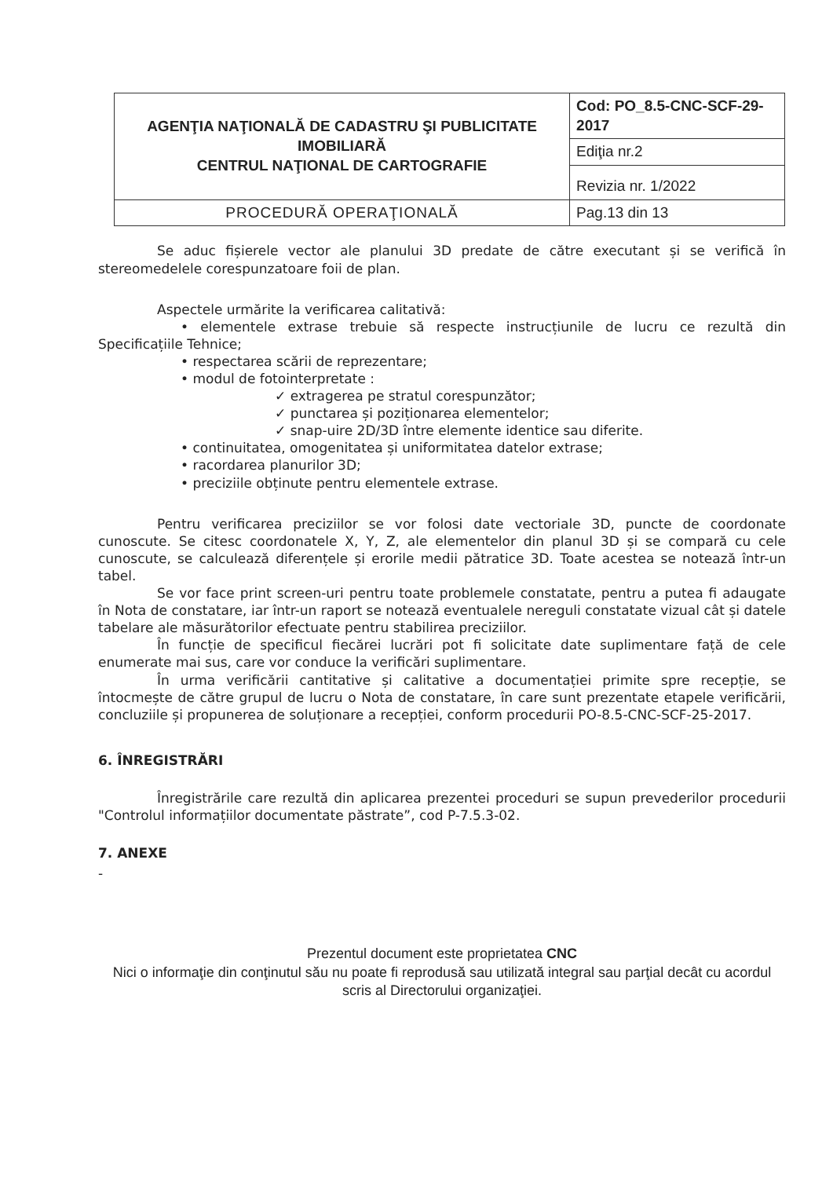| AGENŢIA NAŢIONALĂ DE CADASTRU ŞI PUBLICITATE IMOBILIARĂ CENTRUL NAŢIONAL DE CARTOGRAFIE | Cod: PO_8.5-CNC-SCF-29-2017 |
| | Ediţia nr.2 |
| | Revizia nr. 1/2022 |
| PROCEDURĂ OPERAŢIONALĂ | Pag.13 din 13 |
Se aduc fișierele vector ale planului 3D predate de către executant și se verifică în stereomedelele corespunzatoare foii de plan.
Aspectele urmărite la verificarea calitativă:
• elementele extrase trebuie să respecte instrucțiunile de lucru ce rezultă din Specificațiile Tehnice;
• respectarea scării de reprezentare;
• modul de fotointerpretate :
✓ extragerea pe stratul corespunzător;
✓ punctarea și poziționarea elementelor;
✓ snap-uire 2D/3D între elemente identice sau diferite.
• continuitatea, omogenitatea și uniformitatea datelor extrase;
• racordarea planurilor 3D;
• preciziile obținute pentru elementele extrase.
Pentru verificarea preciziilor se vor folosi date vectoriale 3D, puncte de coordonate cunoscute. Se citesc coordonatele X, Y, Z, ale elementelor din planul 3D și se compară cu cele cunoscute, se calculează diferențele și erorile medii pătratice 3D. Toate acestea se notează într-un tabel.
Se vor face print screen-uri pentru toate problemele constatate, pentru a putea fi adaugate în Nota de constatare, iar într-un raport se notează eventualele nereguli constatate vizual cât și datele tabelare ale măsurătorilor efectuate pentru stabilirea preciziilor.
În funcție de specificul fiecărei lucrări pot fi solicitate date suplimentare față de cele enumerate mai sus, care vor conduce la verificări suplimentare.
În urma verificării cantitative și calitative a documentației primite spre recepție, se întocmește de către grupul de lucru o Nota de constatare, în care sunt prezentate etapele verificării, concluziile și propunerea de soluționare a recepției, conform procedurii PO-8.5-CNC-SCF-25-2017.
6. ÎNREGISTRĂRI
Înregistrările care rezultă din aplicarea prezentei proceduri se supun prevederilor procedurii "Controlul informațiilor documentate păstrate”, cod P-7.5.3-02.
7. ANEXE
-
Prezentul document este proprietatea CNC
Nici o informaţie din conţinutul său nu poate fi reprodusă sau utilizată integral sau parţial decât cu acordul scris al Directorului organizaţiei.